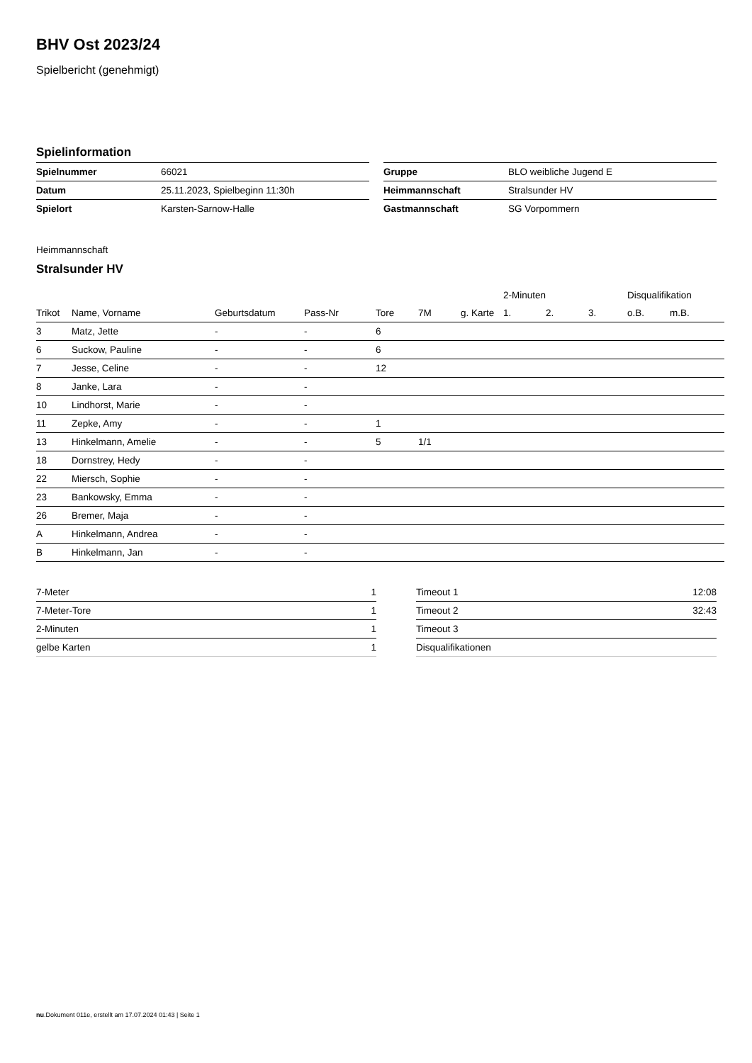BHV Ost 2023/24
Spielbericht (genehmigt)
Spielinformation
| Spielnummer | 66021 |
| Datum | 25.11.2023, Spielbeginn 11:30h |
| Spielort | Karsten-Sarnow-Halle |
| Gruppe | BLO weibliche Jugend E |
| Heimmannschaft | Stralsunder HV |
| Gastmannschaft | SG Vorpommern |
Heimmannschaft
Stralsunder HV
| | | | | | | | 2-Minuten | | | Disqualifikation | |
| --- | --- | --- | --- | --- | --- | --- | --- | --- | --- | --- | --- |
| Trikot | Name, Vorname | Geburtsdatum | Pass-Nr | Tore | 7M | g. Karte | 1. | 2. | 3. | o.B. | m.B. |
| 3 | Matz, Jette | - | - | 6 | | | | | | | |
| 6 | Suckow, Pauline | - | - | 6 | | | | | | | |
| 7 | Jesse, Celine | - | - | 12 | | | | | | | |
| 8 | Janke, Lara | - | - | | | | | | | | |
| 10 | Lindhorst, Marie | - | - | | | | | | | | |
| 11 | Zepke, Amy | - | - | 1 | | | | | | | |
| 13 | Hinkelmann, Amelie | - | - | 5 | 1/1 | | | | | | |
| 18 | Dornstrey, Hedy | - | - | | | | | | | | |
| 22 | Miersch, Sophie | - | - | | | | | | | | |
| 23 | Bankowsky, Emma | - | - | | | | | | | | |
| 26 | Bremer, Maja | - | - | | | | | | | | |
| A | Hinkelmann, Andrea | - | - | | | | | | | | |
| B | Hinkelmann, Jan | - | - | | | | | | | | |
| 7-Meter | 1 |
| 7-Meter-Tore | 1 |
| 2-Minuten | 1 |
| gelbe Karten | 1 |
| Timeout 1 | 12:08 |
| Timeout 2 | 32:43 |
| Timeout 3 | |
| Disqualifikationen | |
nu.Dokument 011e, erstellt am 17.07.2024 01:43 | Seite 1